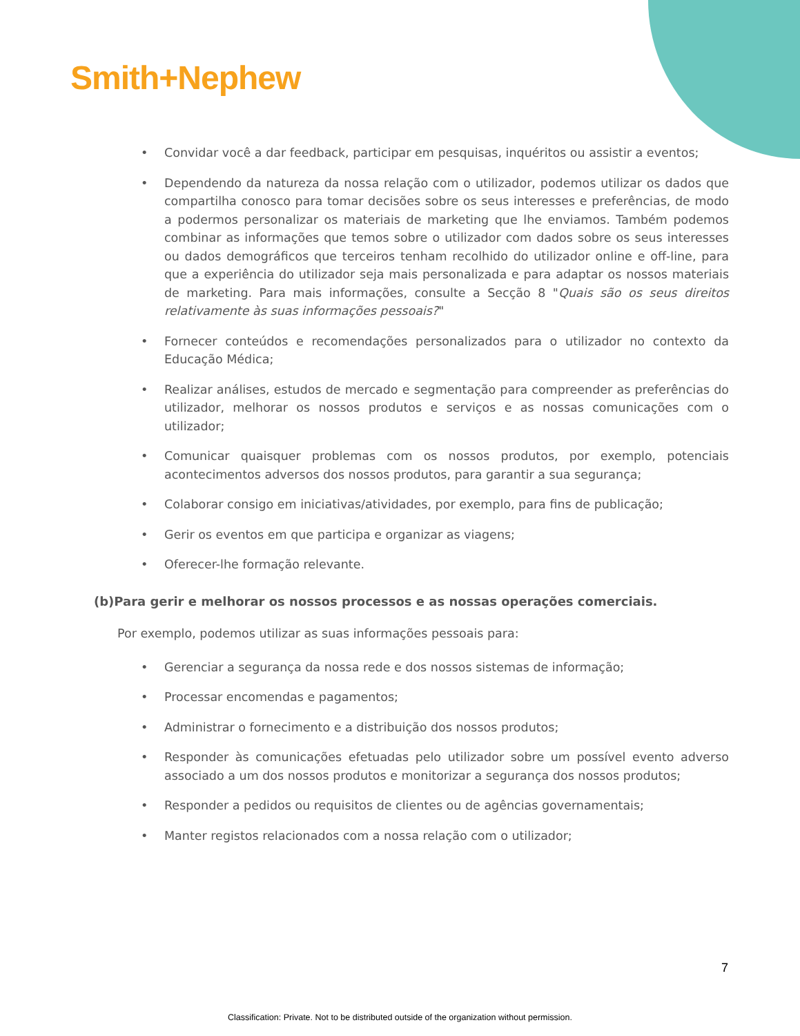Smith+Nephew
• Convidar você a dar feedback, participar em pesquisas, inquéritos ou assistir a eventos;
• Dependendo da natureza da nossa relação com o utilizador, podemos utilizar os dados que compartilha conosco para tomar decisões sobre os seus interesses e preferências, de modo a podermos personalizar os materiais de marketing que lhe enviamos. Também podemos combinar as informações que temos sobre o utilizador com dados sobre os seus interesses ou dados demográficos que terceiros tenham recolhido do utilizador online e off-line, para que a experiência do utilizador seja mais personalizada e para adaptar os nossos materiais de marketing. Para mais informações, consulte a Secção 8 "Quais são os seus direitos relativamente às suas informações pessoais?"
• Fornecer conteúdos e recomendações personalizados para o utilizador no contexto da Educação Médica;
• Realizar análises, estudos de mercado e segmentação para compreender as preferências do utilizador, melhorar os nossos produtos e serviços e as nossas comunicações com o utilizador;
• Comunicar quaisquer problemas com os nossos produtos, por exemplo, potenciais acontecimentos adversos dos nossos produtos, para garantir a sua segurança;
• Colaborar consigo em iniciativas/atividades, por exemplo, para fins de publicação;
• Gerir os eventos em que participa e organizar as viagens;
• Oferecer-lhe formação relevante.
(b)Para gerir e melhorar os nossos processos e as nossas operações comerciais.
Por exemplo, podemos utilizar as suas informações pessoais para:
• Gerenciar a segurança da nossa rede e dos nossos sistemas de informação;
• Processar encomendas e pagamentos;
• Administrar o fornecimento e a distribuição dos nossos produtos;
• Responder às comunicações efetuadas pelo utilizador sobre um possível evento adverso associado a um dos nossos produtos e monitorizar a segurança dos nossos produtos;
• Responder a pedidos ou requisitos de clientes ou de agências governamentais;
• Manter registos relacionados com a nossa relação com o utilizador;
7
Classification: Private. Not to be distributed outside of the organization without permission.